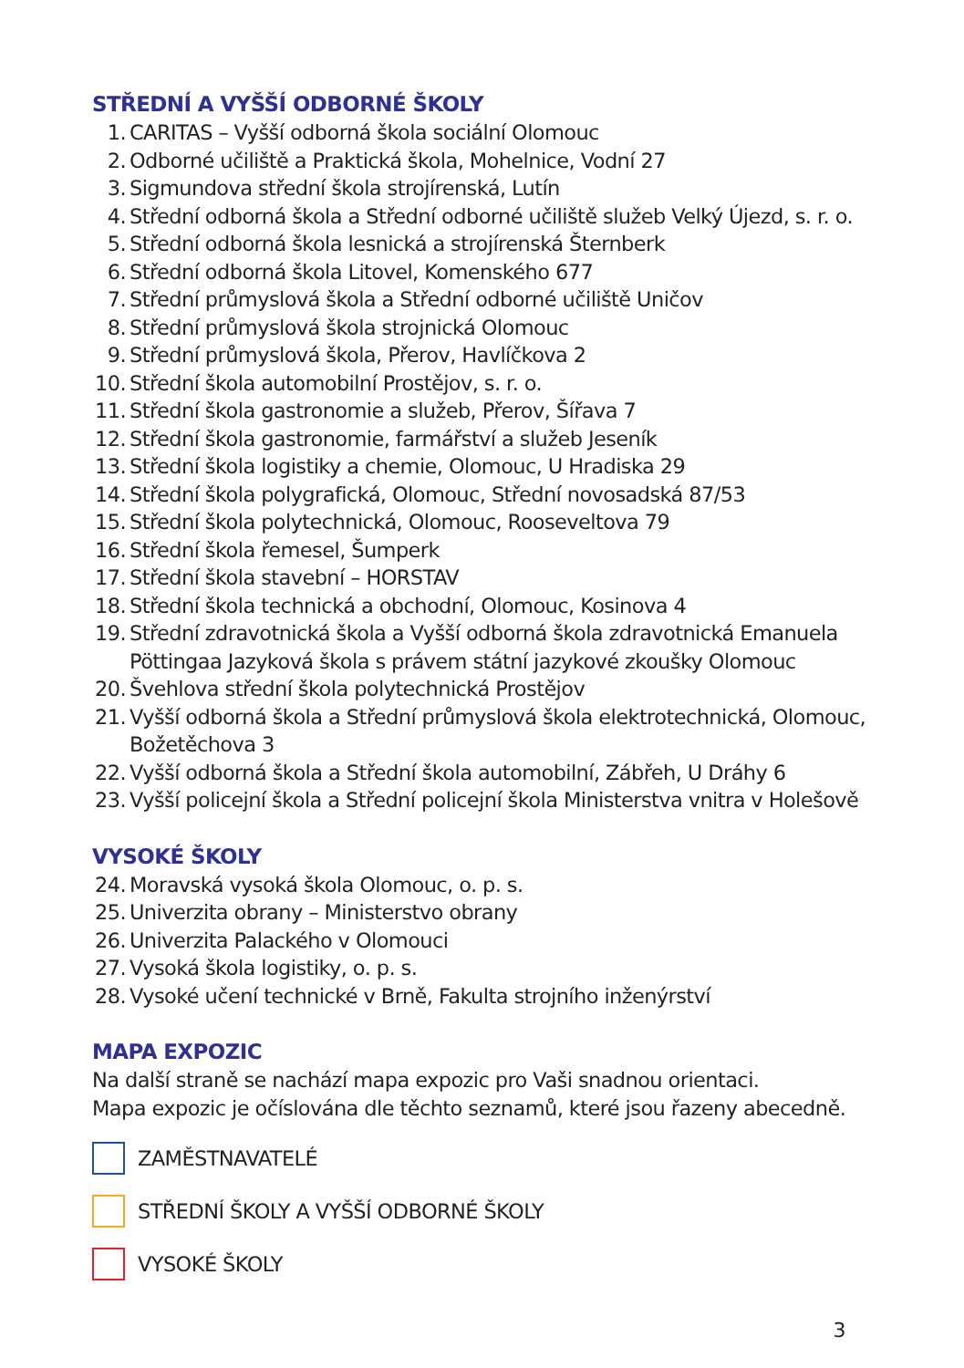STŘEDNÍ A VYŠŠÍ ODBORNÉ ŠKOLY
1. CARITAS – Vyšší odborná škola sociální Olomouc
2. Odborné učiliště a Praktická škola, Mohelnice, Vodní 27
3. Sigmundova střední škola strojírenská, Lutín
4. Střední odborná škola a Střední odborné učiliště služeb Velký Újezd, s. r. o.
5. Střední odborná škola lesnická a strojírenská Šternberk
6. Střední odborná škola Litovel, Komenského 677
7. Střední průmyslová škola a Střední odborné učiliště Uničov
8. Střední průmyslová škola strojnická Olomouc
9. Střední průmyslová škola, Přerov, Havlíčkova 2
10. Střední škola automobilní Prostějov, s. r. o.
11. Střední škola gastronomie a služeb, Přerov, Šířava 7
12. Střední škola gastronomie, farmářství a služeb Jeseník
13. Střední škola logistiky a chemie, Olomouc, U Hradiska 29
14. Střední škola polygrafická, Olomouc, Střední novosadská 87/53
15. Střední škola polytechnická, Olomouc, Rooseveltova 79
16. Střední škola řemesel, Šumperk
17. Střední škola stavební – HORSTAV
18. Střední škola technická a obchodní, Olomouc, Kosinova 4
19. Střední zdravotnická škola a Vyšší odborná škola zdravotnická Emanuela Pöttingaa Jazyková škola s právem státní jazykové zkoušky Olomouc
20. Švehlova střední škola polytechnická Prostějov
21. Vyšší odborná škola a Střední průmyslová škola elektrotechnická, Olomouc, Božetěchova 3
22. Vyšší odborná škola a Střední škola automobilní, Zábřeh, U Dráhy 6
23. Vyšší policejní škola a Střední policejní škola Ministerstva vnitra v Holešově
VYSOKÉ ŠKOLY
24. Moravská vysoká škola Olomouc, o. p. s.
25. Univerzita obrany – Ministerstvo obrany
26. Univerzita Palackého v Olomouci
27. Vysoká škola logistiky, o. p. s.
28. Vysoké učení technické v Brně, Fakulta strojního inženýrství
MAPA EXPOZIC
Na další straně se nachází mapa expozic pro Vaši snadnou orientaci.
Mapa expozic je očíslována dle těchto seznamů, které jsou řazeny abecedně.
ZAMĚSTNAVATELÉ
STŘEDNÍ ŠKOLY A VYŠŠÍ ODBORNÉ ŠKOLY
VYSOKÉ ŠKOLY
3